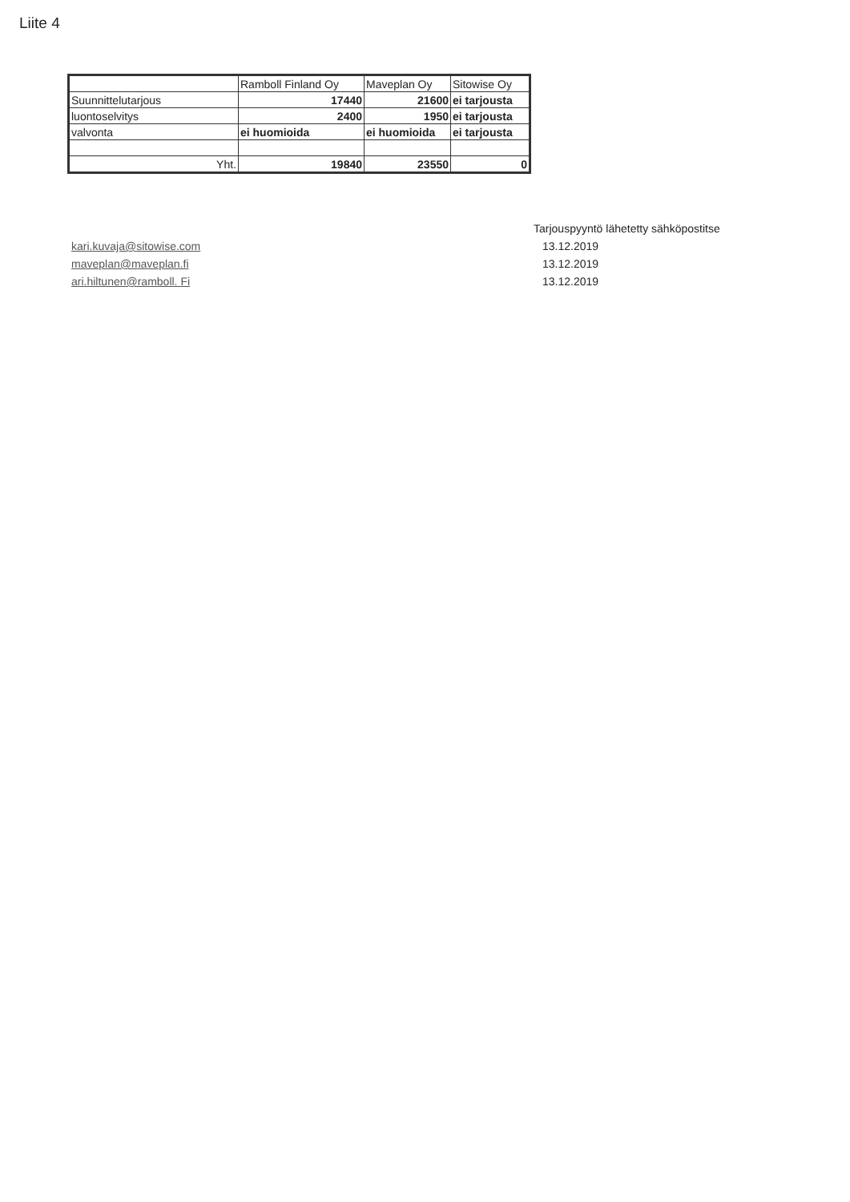Liite 4
| | Ramboll Finland Oy | Maveplan Oy | Sitowise Oy |
| Suunnittelutarjous | 17440 | 21600 | ei tarjousta |
| luontoselvitys | 2400 | 1950 | ei tarjousta |
| valvonta | ei huomioida | ei huomioida | ei tarjousta |
| Yht. | 19840 | 23550 | 0 |
kari.kuvaja@sitowise.com
maveplan@maveplan.fi
ari.hiltunen@ramboll. Fi
Tarjouspyyntö lähetetty sähköpostitse
13.12.2019
13.12.2019
13.12.2019